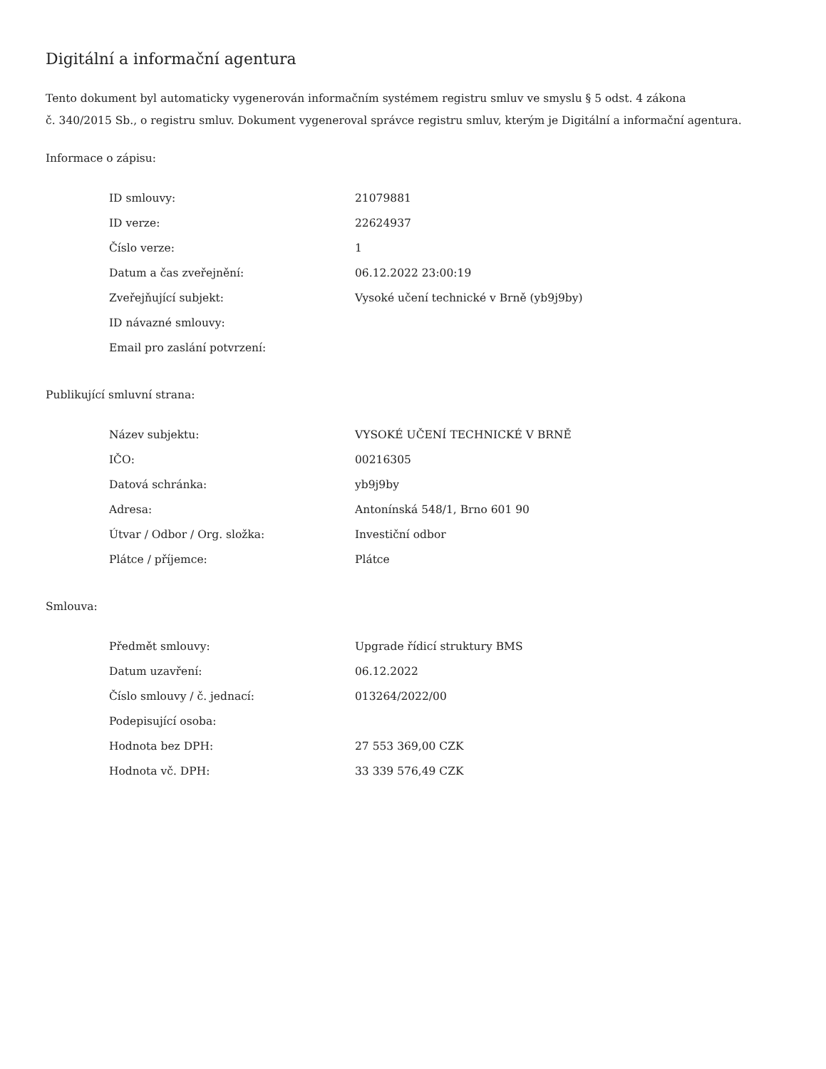Digitální a informační agentura
Tento dokument byl automaticky vygenerován informačním systémem registru smluv ve smyslu § 5 odst. 4 zákona
č. 340/2015 Sb., o registru smluv. Dokument vygeneroval správce registru smluv, kterým je Digitální a informační agentura.
Informace o zápisu:
| ID smlouvy: | 21079881 |
| ID verze: | 22624937 |
| Číslo verze: | 1 |
| Datum a čas zveřejnění: | 06.12.2022 23:00:19 |
| Zveřejňující subjekt: | Vysoké učení technické v Brně (yb9j9by) |
| ID návazné smlouvy: | |
| Email pro zaslání potvrzení: | |
Publikující smluvní strana:
| Název subjektu: | VYSOKÉ UČENÍ TECHNICKÉ V BRNĚ |
| IČO: | 00216305 |
| Datová schránka: | yb9j9by |
| Adresa: | Antonínská 548/1, Brno 601 90 |
| Útvar / Odbor / Org. složka: | Investiční odbor |
| Plátce / příjemce: | Plátce |
Smlouva:
| Předmět smlouvy: | Upgrade řídicí struktury BMS |
| Datum uzavření: | 06.12.2022 |
| Číslo smlouvy / č. jednací: | 013264/2022/00 |
| Podepisující osoba: | |
| Hodnota bez DPH: | 27 553 369,00 CZK |
| Hodnota vč. DPH: | 33 339 576,49 CZK |